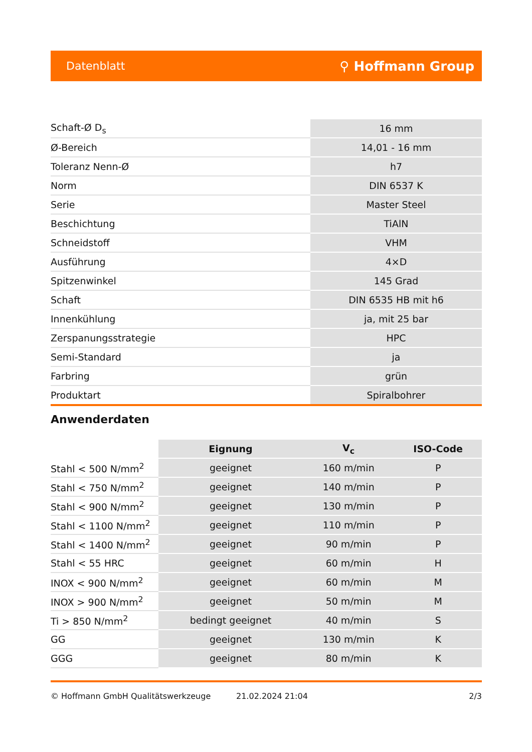Datenblatt ⚲ Hoffmann Group
| Schaft-Ø D<sub>s</sub> | 16 mm |
| Ø-Bereich | 14,01 - 16 mm |
| Toleranz Nenn-Ø | h7 |
| Norm | DIN 6537 K |
| Serie | Master Steel |
| Beschichtung | TiAlN |
| Schneidstoff | VHM |
| Ausführung | 4×D |
| Spitzenwinkel | 145 Grad |
| Schaft | DIN 6535 HB mit h6 |
| Innenkühlung | ja, mit 25 bar |
| Zerspanungsstrategie | HPC |
| Semi-Standard | ja |
| Farbring | grün |
| Produktart | Spiralbohrer |
Anwenderdaten
| | Eignung | V<sub>c</sub> | ISO-Code |
| --- | --- | --- | --- |
| Stahl < 500 N/mm<sup>2</sup> | geeignet | 160 m/min | P |
| Stahl < 750 N/mm<sup>2</sup> | geeignet | 140 m/min | P |
| Stahl < 900 N/mm<sup>2</sup> | geeignet | 130 m/min | P |
| Stahl < 1100 N/mm<sup>2</sup> | geeignet | 110 m/min | P |
| Stahl < 1400 N/mm<sup>2</sup> | geeignet | 90 m/min | P |
| Stahl < 55 HRC | geeignet | 60 m/min | H |
| INOX < 900 N/mm<sup>2</sup> | geeignet | 60 m/min | M |
| INOX > 900 N/mm<sup>2</sup> | geeignet | 50 m/min | M |
| Ti > 850 N/mm<sup>2</sup> | bedingt geeignet | 40 m/min | S |
| GG | geeignet | 130 m/min | K |
| GGG | geeignet | 80 m/min | K |
© Hoffmann GmbH Qualitätswerkzeuge 21.02.2024 21:04 2/3